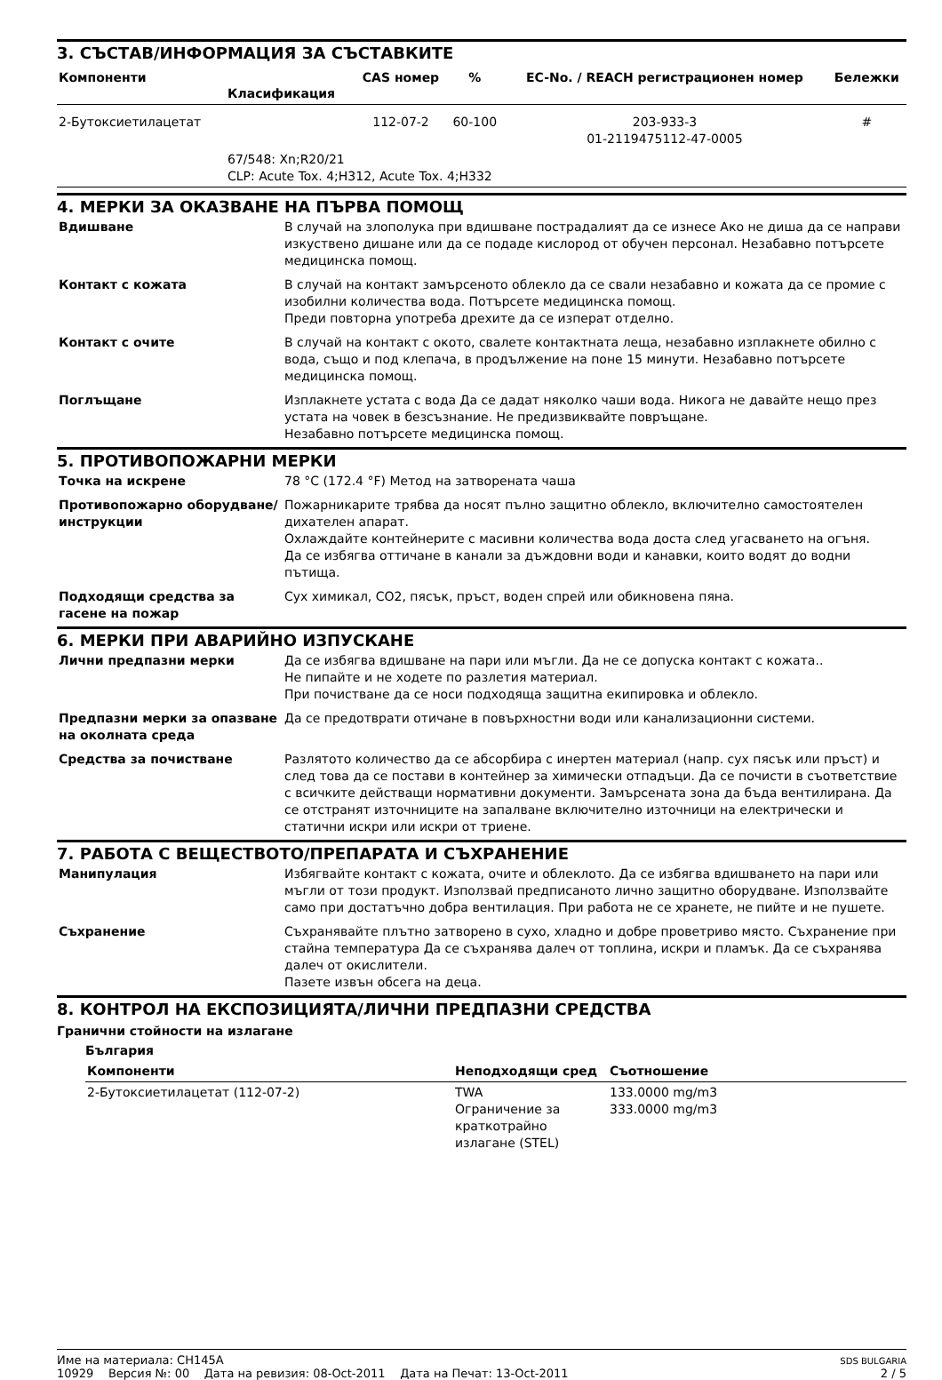3. СЪСТАВ/ИНФОРМАЦИЯ ЗА СЪСТАВКИТЕ
| Компоненти | Класификация | CAS номер | % | EC-No. / REACH регистрационен номер | Бележки |
| --- | --- | --- | --- | --- | --- |
| 2-Бутоксиетилацетат | | 112-07-2 | 60-100 | 203-933-3 01-2119475112-47-0005 | # |
| | 67/548: Xn;R20/21 CLP: Acute Tox. 4;H312, Acute Tox. 4;H332 | | | | |
4. МЕРКИ ЗА ОКАЗВАНЕ НА ПЪРВА ПОМОЩ
| Вдишване | В случай на злополука при вдишване пострадалият да се изнесе Ако не диша да се направи изкуствено дишане или да се подаде кислород от обучен персонал. Незабавно потърсете медицинска помощ. |
| Контакт с кожата | В случай на контакт замърсеното облекло да се свали незабавно и кожата да се промие с изобилни количества вода. Потърсете медицинска помощ. Преди повторна употреба дрехите да се изперат отделно. |
| Контакт с очите | В случай на контакт с окото, свалете контактната леща, незабавно изплакнете обилно с вода, също и под клепача, в продължение на поне 15 минути. Незабавно потърсете медицинска помощ. |
| Поглъщане | Изплакнете устата с вода Да се дадат няколко чаши вода. Никога не давайте нещо през устата на човек в безсъзнание. Не предизвиквайте повръщане. Незабавно потърсете медицинска помощ. |
5. ПРОТИВОПОЖАРНИ МЕРКИ
| Точка на искрене | 78 °C (172.4 °F) Метод на затворената чаша |
| Противопожарно оборудване/инструкции | Пожарникарите трябва да носят пълно защитно облекло, включително самостоятелен дихателен апарат. Охлаждайте контейнерите с масивни количества вода доста след угасването на огъня. Да се избягва оттичане в канали за дъждовни води и канавки, които водят до водни пътища. |
| Подходящи средства за гасене на пожар | Сух химикал, CO2, пясък, пръст, воден спрей или обикновена пяна. |
6. МЕРКИ ПРИ АВАРИЙНО ИЗПУСКАНЕ
| Лични предпазни мерки | Да се избягва вдишване на пари или мъгли. Да не се допуска контакт с кожата.. Не пипайте и не ходете по разлетия материал. При почистване да се носи подходяща защитна екипировка и облекло. |
| Предпазни мерки за опазване на околната среда | Да се предотврати отичане в повърхностни води или канализационни системи. |
| Средства за почистване | Разлятото количество да се абсорбира с инертен материал (напр. сух пясък или пръст) и след това да се постави в контейнер за химически отпадъци. Да се почисти в съответствие с всичките действащи нормативни документи. Замърсената зона да бъда вентилирана. Да се отстранят източниците на запалване включително източници на електрически и статични искри или искри от триене. |
7. РАБОТА С ВЕЩЕСТВОТО/ПРЕПАРАТА И СЪХРАНЕНИЕ
| Манипулация | Избягвайте контакт с кожата, очите и облеклото. Да се избягва вдишването на пари или мъгли от този продукт. Използвай предписаното лично защитно оборудване. Използвайте само при достатъчно добра вентилация. При работа не се хранете, не пийте и не пушете. |
| Съхранение | Съхранявайте плътно затворено в сухо, хладно и добре проветриво място. Съхранение при стайна температура Да се съхранява далеч от топлина, искри и пламък. Да се съхранява далеч от окислители. Пазете извън обсега на деца. |
8. КОНТРОЛ НА ЕКСПОЗИЦИЯТА/ЛИЧНИ ПРЕДПАЗНИ СРЕДСТВА
Гранични стойности на излагане
България
| Компоненти | Неподходящи сред | Съотношение |
| --- | --- | --- |
| 2-Бутоксиетилацетат (112-07-2) | TWA Ограничение за краткотрайно излагане (STEL) | 133.0000 mg/m3 333.0000 mg/m3 |
Име на материала: CH145A
10929 Версия №: 00 Дата на ревизия: 08-Oct-2011 Дата на Печат: 13-Oct-2011
SDS BULGARIA
2 / 5